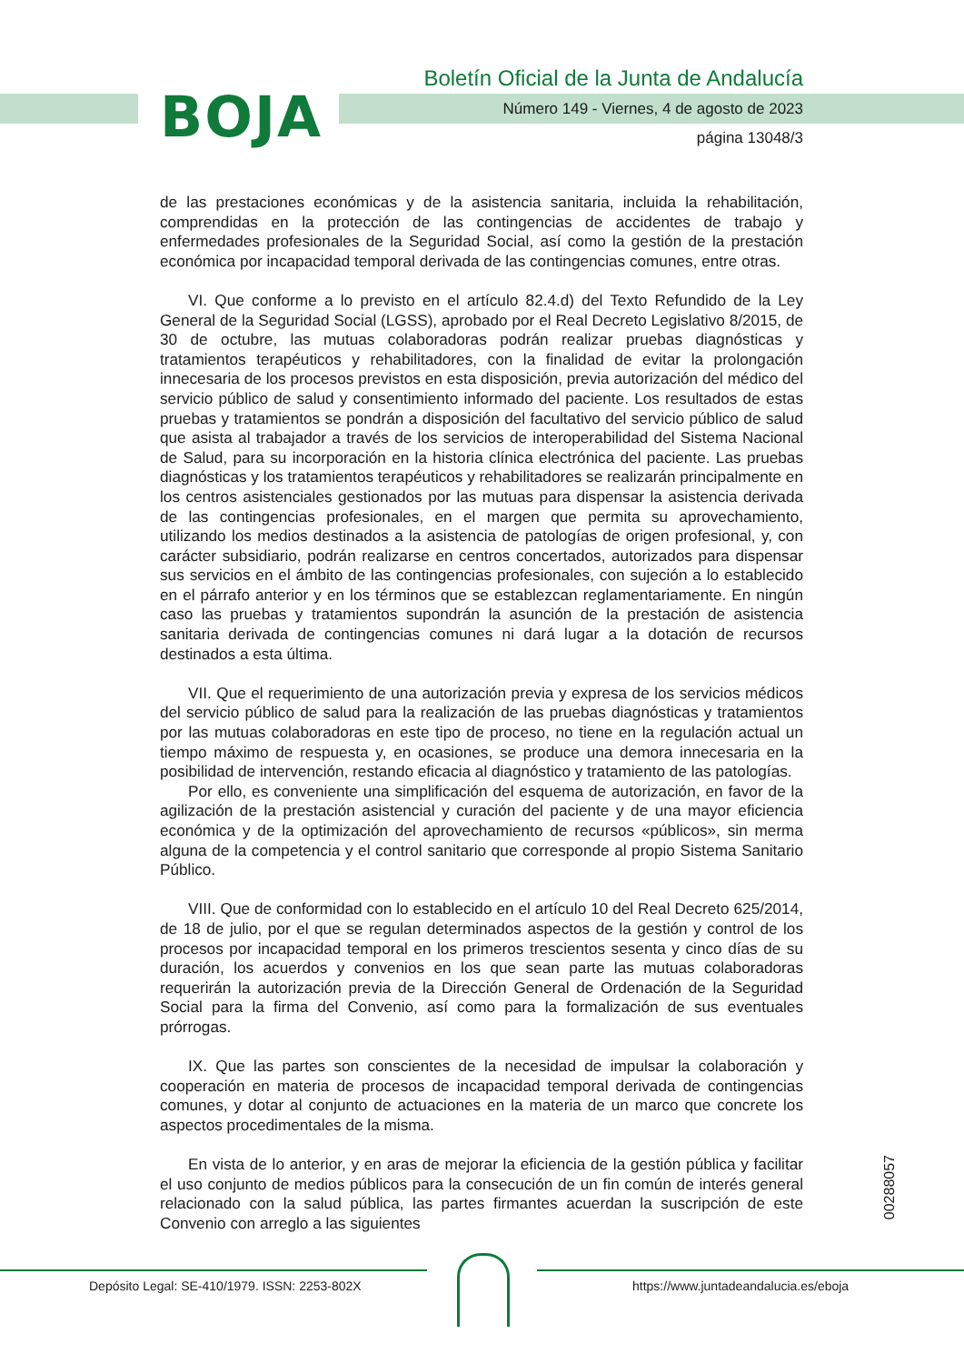BOJA
Boletín Oficial de la Junta de Andalucía
Número 149 - Viernes, 4 de agosto de 2023
página 13048/3
de las prestaciones económicas y de la asistencia sanitaria, incluida la rehabilitación, comprendidas en la protección de las contingencias de accidentes de trabajo y enfermedades profesionales de la Seguridad Social, así como la gestión de la prestación económica por incapacidad temporal derivada de las contingencias comunes, entre otras.
VI. Que conforme a lo previsto en el artículo 82.4.d) del Texto Refundido de la Ley General de la Seguridad Social (LGSS), aprobado por el Real Decreto Legislativo 8/2015, de 30 de octubre, las mutuas colaboradoras podrán realizar pruebas diagnósticas y tratamientos terapéuticos y rehabilitadores, con la finalidad de evitar la prolongación innecesaria de los procesos previstos en esta disposición, previa autorización del médico del servicio público de salud y consentimiento informado del paciente. Los resultados de estas pruebas y tratamientos se pondrán a disposición del facultativo del servicio público de salud que asista al trabajador a través de los servicios de interoperabilidad del Sistema Nacional de Salud, para su incorporación en la historia clínica electrónica del paciente. Las pruebas diagnósticas y los tratamientos terapéuticos y rehabilitadores se realizarán principalmente en los centros asistenciales gestionados por las mutuas para dispensar la asistencia derivada de las contingencias profesionales, en el margen que permita su aprovechamiento, utilizando los medios destinados a la asistencia de patologías de origen profesional, y, con carácter subsidiario, podrán realizarse en centros concertados, autorizados para dispensar sus servicios en el ámbito de las contingencias profesionales, con sujeción a lo establecido en el párrafo anterior y en los términos que se establezcan reglamentariamente. En ningún caso las pruebas y tratamientos supondrán la asunción de la prestación de asistencia sanitaria derivada de contingencias comunes ni dará lugar a la dotación de recursos destinados a esta última.
VII. Que el requerimiento de una autorización previa y expresa de los servicios médicos del servicio público de salud para la realización de las pruebas diagnósticas y tratamientos por las mutuas colaboradoras en este tipo de proceso, no tiene en la regulación actual un tiempo máximo de respuesta y, en ocasiones, se produce una demora innecesaria en la posibilidad de intervención, restando eficacia al diagnóstico y tratamiento de las patologías.
Por ello, es conveniente una simplificación del esquema de autorización, en favor de la agilización de la prestación asistencial y curación del paciente y de una mayor eficiencia económica y de la optimización del aprovechamiento de recursos «públicos», sin merma alguna de la competencia y el control sanitario que corresponde al propio Sistema Sanitario Público.
VIII. Que de conformidad con lo establecido en el artículo 10 del Real Decreto 625/2014, de 18 de julio, por el que se regulan determinados aspectos de la gestión y control de los procesos por incapacidad temporal en los primeros trescientos sesenta y cinco días de su duración, los acuerdos y convenios en los que sean parte las mutuas colaboradoras requerirán la autorización previa de la Dirección General de Ordenación de la Seguridad Social para la firma del Convenio, así como para la formalización de sus eventuales prórrogas.
IX. Que las partes son conscientes de la necesidad de impulsar la colaboración y cooperación en materia de procesos de incapacidad temporal derivada de contingencias comunes, y dotar al conjunto de actuaciones en la materia de un marco que concrete los aspectos procedimentales de la misma.
En vista de lo anterior, y en aras de mejorar la eficiencia de la gestión pública y facilitar el uso conjunto de medios públicos para la consecución de un fin común de interés general relacionado con la salud pública, las partes firmantes acuerdan la suscripción de este Convenio con arreglo a las siguientes
00288057
Depósito Legal: SE-410/1979. ISSN: 2253-802X
https://www.juntadeandalucia.es/eboja